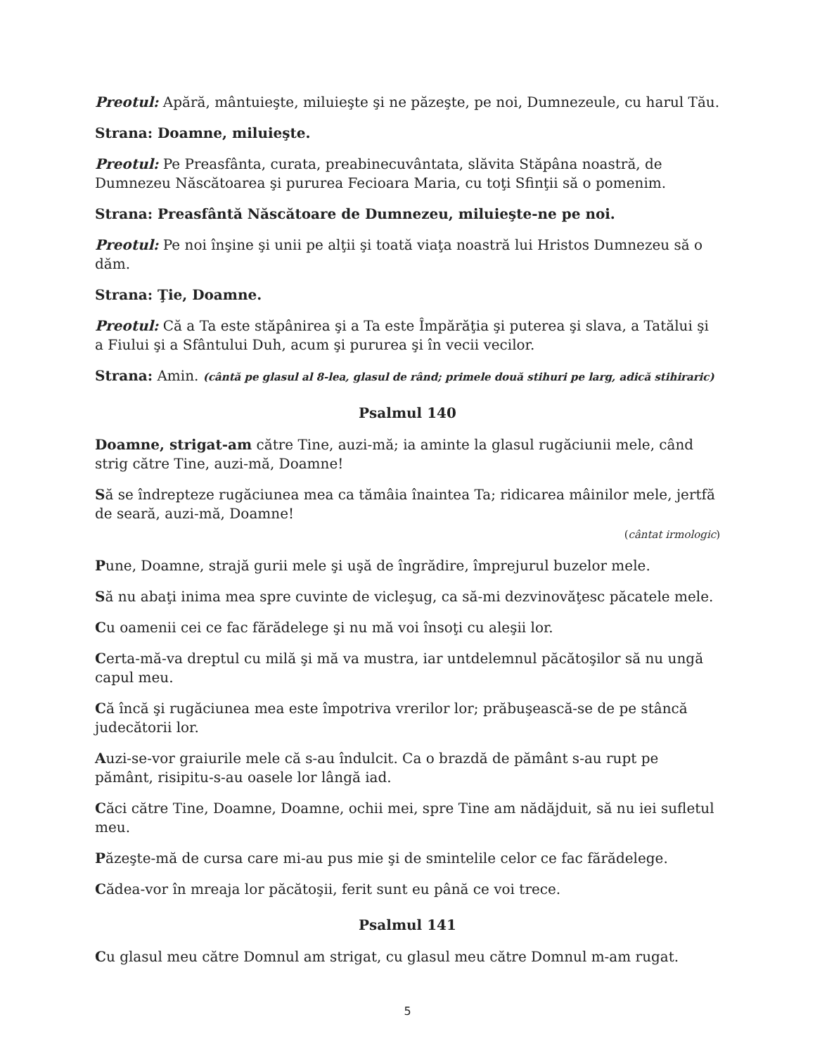Preotul: Apără, mântuieşte, miluieşte şi ne păzeşte, pe noi, Dumnezeule, cu harul Tău.
Strana: Doamne, miluieşte.
Preotul: Pe Preasfânta, curata, preabinecuvântata, slăvita Stăpâna noastră, de Dumnezeu Născătoarea şi pururea Fecioara Maria, cu toţi Sfinţii să o pomenim.
Strana: Preasfântă Născătoare de Dumnezeu, miluieşte-ne pe noi.
Preotul: Pe noi înşine şi unii pe alţii şi toată viaţa noastră lui Hristos Dumnezeu să o dăm.
Strana: Ţie, Doamne.
Preotul: Că a Ta este stăpânirea şi a Ta este Împărăţia şi puterea şi slava, a Tatălui şi a Fiului şi a Sfântului Duh, acum şi pururea şi în vecii vecilor.
Strana: Amin. (cântă pe glasul al 8-lea, glasul de rând; primele două stihuri pe larg, adică stihiraric)
Psalmul 140
Doamne, strigat-am către Tine, auzi-mă; ia aminte la glasul rugăciunii mele, când strig către Tine, auzi-mă, Doamne!
Să se îndrepteze rugăciunea mea ca tămâia înaintea Ta; ridicarea mâinilor mele, jertfă de seară, auzi-mă, Doamne!
(cântat irmologic)
Pune, Doamne, strajă gurii mele şi uşă de îngrădire, împrejurul buzelor mele.
Să nu abaţi inima mea spre cuvinte de vicleşug, ca să-mi dezvinovăţesc păcatele mele.
Cu oamenii cei ce fac fărădelege şi nu mă voi însoţi cu aleşii lor.
Certa-mă-va dreptul cu milă şi mă va mustra, iar untdelemnul păcătoşilor să nu ungă capul meu.
Că încă şi rugăciunea mea este împotriva vrerilor lor; prăbuşească-se de pe stâncă judecătorii lor.
Auzi-se-vor graiurile mele că s-au îndulcit. Ca o brazdă de pământ s-au rupt pe pământ, risipitu-s-au oasele lor lângă iad.
Căci către Tine, Doamne, Doamne, ochii mei, spre Tine am nădăjduit, să nu iei sufletul meu.
Păzeşte-mă de cursa care mi-au pus mie şi de smintelile celor ce fac fărădelege.
Cădea-vor în mreaja lor păcătoşii, ferit sunt eu până ce voi trece.
Psalmul 141
Cu glasul meu către Domnul am strigat, cu glasul meu către Domnul m-am rugat.
5